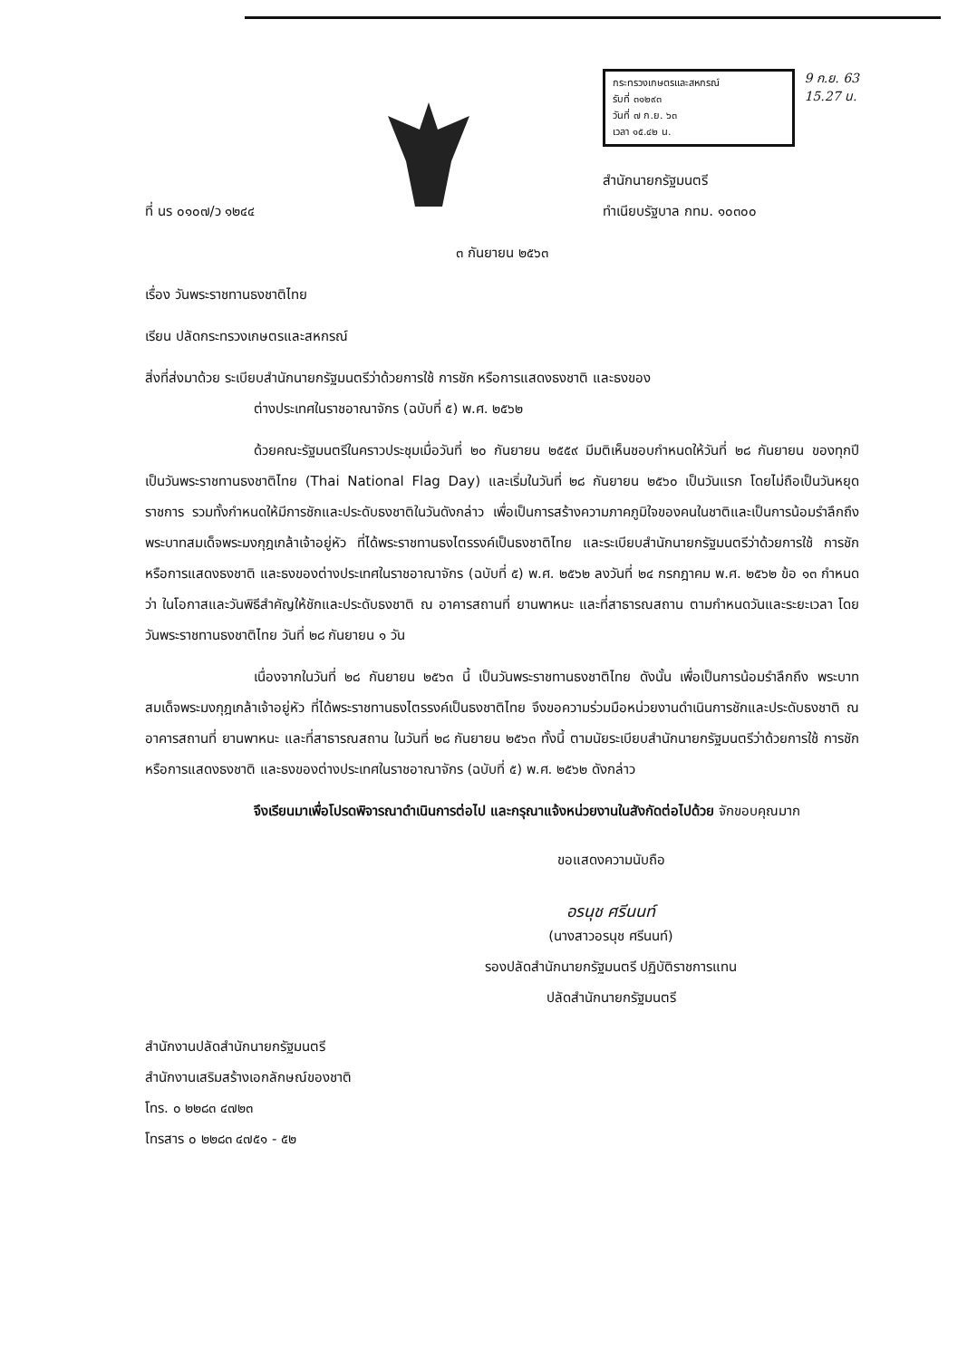ที่ นร ๐๑๐๗/ว ๑๒๔๔
กระทรวงเกษตรและสหกรณ์
รับที่ ๓๑๒๙๓
วันที่ ๗ ก.ย. ๖๓
เวลา ๑๕.๔๒ น.
9 ก.ย. 63
15.27 น.
สำนักนายกรัฐมนตรี
ทำเนียบรัฐบาล กทม. ๑๐๓๐๐
๓ กันยายน ๒๕๖๓
เรื่อง วันพระราชทานธงชาติไทย
เรียน ปลัดกระทรวงเกษตรและสหกรณ์
สิ่งที่ส่งมาด้วย ระเบียบสำนักนายกรัฐมนตรีว่าด้วยการใช้ การชัก หรือการแสดงธงชาติ และธงของ
ต่างประเทศในราชอาณาจักร (ฉบับที่ ๕) พ.ศ. ๒๕๖๒
ด้วยคณะรัฐมนตรีในคราวประชุมเมื่อวันที่ ๒๐ กันยายน ๒๕๕๙ มีมติเห็นชอบกำหนดให้วันที่ ๒๘ กันยายน ของทุกปี เป็นวันพระราชทานธงชาติไทย (Thai National Flag Day) และเริ่มในวันที่ ๒๘ กันยายน ๒๕๖๐ เป็นวันแรก โดยไม่ถือเป็นวันหยุดราชการ รวมทั้งกำหนดให้มีการชักและประดับธงชาติในวันดังกล่าว เพื่อเป็นการสร้างความภาคภูมิใจของคนในชาติและเป็นการน้อมรำลึกถึงพระบาทสมเด็จพระมงกุฎเกล้าเจ้าอยู่หัว ที่ได้พระราชทานธงไตรรงค์เป็นธงชาติไทย และระเบียบสำนักนายกรัฐมนตรีว่าด้วยการใช้ การชัก หรือการแสดงธงชาติ และธงของต่างประเทศในราชอาณาจักร (ฉบับที่ ๕) พ.ศ. ๒๕๖๒ ลงวันที่ ๒๔ กรกฎาคม พ.ศ. ๒๕๖๒ ข้อ ๑๓ กำหนดว่า ในโอกาสและวันพิธีสำคัญให้ชักและประดับธงชาติ ณ อาคารสถานที่ ยานพาหนะ และที่สาธารณสถาน ตามกำหนดวันและระยะเวลา โดยวันพระราชทานธงชาติไทย วันที่ ๒๘ กันยายน ๑ วัน
เนื่องจากในวันที่ ๒๘ กันยายน ๒๕๖๓ นี้ เป็นวันพระราชทานธงชาติไทย ดังนั้น เพื่อเป็นการน้อมรำลึกถึง พระบาทสมเด็จพระมงกุฎเกล้าเจ้าอยู่หัว ที่ได้พระราชทานธงไตรรงค์เป็นธงชาติไทย จึงขอความร่วมมือหน่วยงานดำเนินการชักและประดับธงชาติ ณ อาคารสถานที่ ยานพาหนะ และที่สาธารณสถาน ในวันที่ ๒๘ กันยายน ๒๕๖๓ ทั้งนี้ ตามนัยระเบียบสำนักนายกรัฐมนตรีว่าด้วยการใช้ การชัก หรือการแสดงธงชาติ และธงของต่างประเทศในราชอาณาจักร (ฉบับที่ ๕) พ.ศ. ๒๕๖๒ ดังกล่าว
จึงเรียนมาเพื่อโปรดพิจารณาดำเนินการต่อไป และกรุณาแจ้งหน่วยงานในสังกัดต่อไปด้วย จักขอบคุณมาก
ขอแสดงความนับถือ
อรนุช ศรีนนท์
(นางสาวอรนุช ศรีนนท์)
รองปลัดสำนักนายกรัฐมนตรี ปฏิบัติราชการแทน
ปลัดสำนักนายกรัฐมนตรี
สำนักงานปลัดสำนักนายกรัฐมนตรี
สำนักงานเสริมสร้างเอกลักษณ์ของชาติ
โทร. ๐ ๒๒๘๓ ๔๗๒๓
โทรสาร ๐ ๒๒๘๓ ๔๗๕๑ - ๕๒